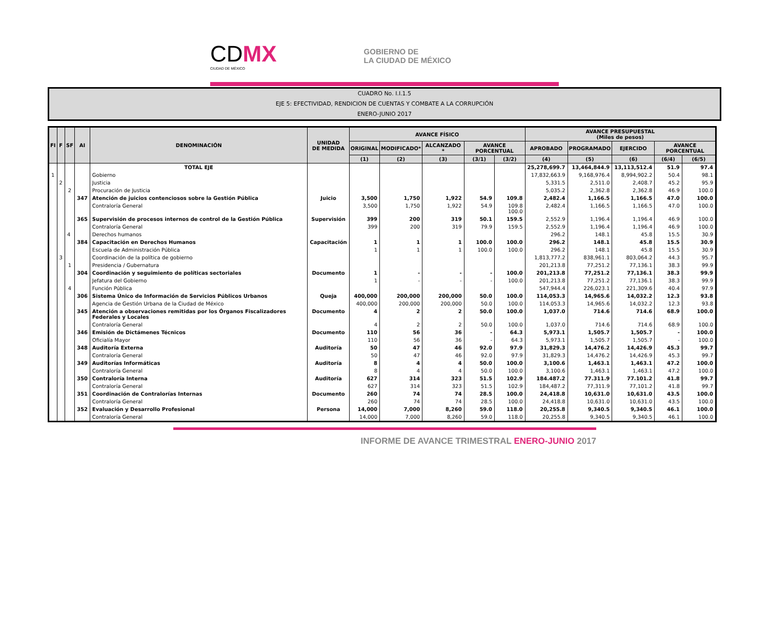CDMX
CIUDAD DE MÉXICO
GOBIERNO DE
LA CIUDAD DE MÉXICO
CUADRO No. I.I.1.5
EJE 5: EFECTIVIDAD, RENDICION DE CUENTAS Y COMBATE A LA CORRUPCIÓN
ENERO-JUNIO 2017
| FI | F | SF | AI | DENOMINACIÓN | UNIDAD DE MEDIDA | AVANCE FÍSICO | | | | | AVANCE PRESUPUESTAL (Miles de pesos) | | | | |
| --- | --- | --- | --- | --- | --- | --- | --- | --- | --- | --- | --- | --- | --- | --- | --- |
| | | | | | | ORIGINAL | MODIFICADO* | ALCANZADO * | AVANCE PORCENTUAL | | APROBADO | PROGRAMADO | EJERCIDO | AVANCE PORCENTUAL | |
| | | | | | | (1) | (2) | (3) | (3/1) | (3/2) | (4) | (5) | (6) | (6/4) | (6/5) |
| | | | | TOTAL EJE | | | | | | | 25,278,699.7 | 13,464,844.9 | 13,113,512.4 | 51.9 | 97.4 |
| 1 | | | | Gobierno | | | | | | | 17,832,663.9 | 9,168,976.4 | 8,994,902.2 | 50.4 | 98.1 |
| | 2 | | | Justicia | | | | | | | 5,331.5 | 2,511.0 | 2,408.7 | 45.2 | 95.9 |
| | | 2 | | Procuración de Justicia | | | | | | | 5,035.2 | 2,362.8 | 2,362.8 | 46.9 | 100.0 |
| | | | 347 | Atención de juicios contenciosos sobre la Gestión Pública | Juicio | 3,500 | 1,750 | 1,922 | 54.9 | 109.8 | 2,482.4 | 1,166.5 | 1,166.5 | 47.0 | 100.0 |
| | | | | Contraloría General | | 3,500 | 1,750 | 1,922 | 54.9 | 109.8 100.0 | 2,482.4 | 1,166.5 | 1,166.5 | 47.0 | 100.0 |
| | | | 365 | Supervisión de procesos internos de control de la Gestión Pública | Supervisión | 399 | 200 | 319 | 50.1 | 159.5 | 2,552.9 | 1,196.4 | 1,196.4 | 46.9 | 100.0 |
| | | | | Contraloría General | | 399 | 200 | 319 | 79.9 | 159.5 | 2,552.9 | 1,196.4 | 1,196.4 | 46.9 | 100.0 |
| | | 4 | | Derechos humanos | | | | | | | 296.2 | 148.1 | 45.8 | 15.5 | 30.9 |
| | | | 384 | Capacitación en Derechos Humanos | Capacitación | 1 | 1 | 1 | 100.0 | 100.0 | 296.2 | 148.1 | 45.8 | 15.5 | 30.9 |
| | | | | Escuela de Administración Pública | | 1 | 1 | 1 | 100.0 | 100.0 | 296.2 | 148.1 | 45.8 | 15.5 | 30.9 |
| | 3 | | | Coordinación de la política de gobierno | | | | | | | 1,813,777.2 | 838,961.1 | 803,064.2 | 44.3 | 95.7 |
| | | 1 | | Presidencia / Gubernatura | | | | | | | 201,213.8 | 77,251.2 | 77,136.1 | 38.3 | 99.9 |
| | | | 304 | Coordinación y seguimiento de políticas sectoriales | Documento | 1 | - | - | - | 100.0 | 201,213.8 | 77,251.2 | 77,136.1 | 38.3 | 99.9 |
| | | | | Jefatura del Gobierno | | 1 | - | - | - | 100.0 | 201,213.8 | 77,251.2 | 77,136.1 | 38.3 | 99.9 |
| | | 4 | | Función Pública | | | | | | | 547,944.4 | 226,023.1 | 221,309.6 | 40.4 | 97.9 |
| | | | 306 | Sistema Único de Información de Servicios Públicos Urbanos | Queja | 400,000 | 200,000 | 200,000 | 50.0 | 100.0 | 114,053.3 | 14,965.6 | 14,032.2 | 12.3 | 93.8 |
| | | | | Agencia de Gestión Urbana de la Ciudad de México | | 400,000 | 200,000 | 200,000 | 50.0 | 100.0 | 114,053.3 | 14,965.6 | 14,032.2 | 12.3 | 93.8 |
| | | | 345 | Atención a observaciones remitidas por los Órganos Fiscalizadores Federales y Locales | Documento | 4 | 2 | 2 | 50.0 | 100.0 | 1,037.0 | 714.6 | 714.6 | 68.9 | 100.0 |
| | | | | Contraloría General | | 4 | 2 | 2 | 50.0 | 100.0 | 1,037.0 | 714.6 | 714.6 | 68.9 | 100.0 |
| | | | 346 | Emisión de Dictámenes Técnicos | Documento | 110 | 56 | 36 | - | 64.3 | 5,973.1 | 1,505.7 | 1,505.7 | - | 100.0 |
| | | | | Oficialía Mayor | | 110 | 56 | 36 | - | 64.3 | 5,973.1 | 1,505.7 | 1,505.7 | - | 100.0 |
| | | | 348 | Auditoría Externa | Auditoría | 50 | 47 | 46 | 92.0 | 97.9 | 31,829.3 | 14,476.2 | 14,426.9 | 45.3 | 99.7 |
| | | | | Contraloría General | | 50 | 47 | 46 | 92.0 | 97.9 | 31,829.3 | 14,476.2 | 14,426.9 | 45.3 | 99.7 |
| | | | 349 | Auditorías Informáticas | Auditoría | 8 | 4 | 4 | 50.0 | 100.0 | 3,100.6 | 1,463.1 | 1,463.1 | 47.2 | 100.0 |
| | | | | Contraloría General | | 8 | 4 | 4 | 50.0 | 100.0 | 3,100.6 | 1,463.1 | 1,463.1 | 47.2 | 100.0 |
| | | | 350 | Contraloría Interna | Auditoría | 627 | 314 | 323 | 51.5 | 102.9 | 184.487.2 | 77.311.9 | 77.101.2 | 41.8 | 99.7 |
| | | | | Contraloría General | | 627 | 314 | 323 | 51.5 | 102.9 | 184,487.2 | 77,311.9 | 77,101.2 | 41.8 | 99.7 |
| | | | 351 | Coordinación de Contralorías Internas | Documento | 260 | 74 | 74 | 28.5 | 100.0 | 24,418.8 | 10,631.0 | 10,631.0 | 43.5 | 100.0 |
| | | | | Contraloría General | | 260 | 74 | 74 | 28.5 | 100.0 | 24,418.8 | 10,631.0 | 10,631.0 | 43.5 | 100.0 |
| | | | 352 | Evaluación y Desarrollo Profesional | Persona | 14,000 | 7,000 | 8,260 | 59.0 | 118.0 | 20,255.8 | 9,340.5 | 9,340.5 | 46.1 | 100.0 |
| | | | | Contraloría General | | 14,000 | 7,000 | 8,260 | 59.0 | 118.0 | 20,255.8 | 9,340.5 | 9,340.5 | 46.1 | 100.0 |
INFORME DE AVANCE TRIMESTRAL ENERO-JUNIO 2017